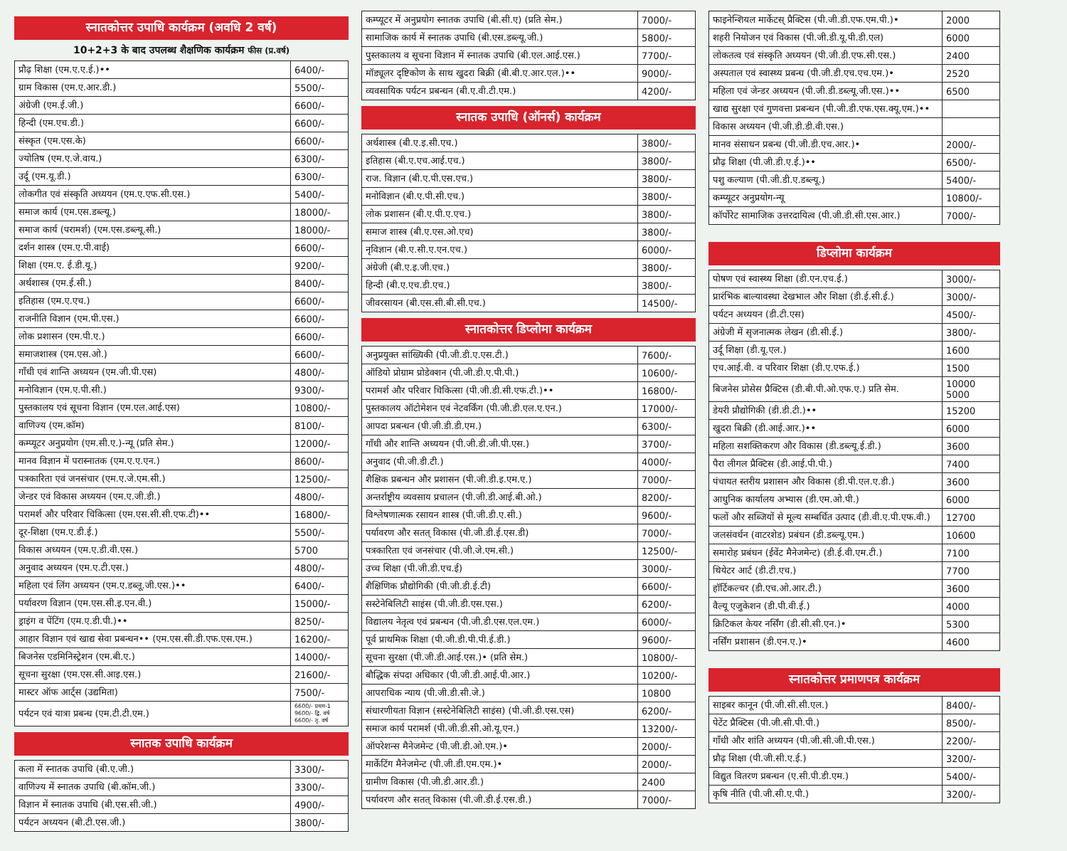स्नातकोत्तर उपाधि कार्यक्रम (अवधि 2 वर्ष)
10+2+3 के बाद उपलब्ध शैक्षणिक कार्यक्रम फीस (प्र.वर्ष)
| प्रौढ़ शिक्षा (एम.ए.ए.ई.)•• | 6400/- |
| ग्राम विकास (एम.ए.आर.डी.) | 5500/- |
| अंग्रेजी (एम.ई.जी.) | 6600/- |
| हिन्दी (एम.एच.डी.) | 6600/- |
| संस्कृत (एम.एस.के) | 6600/- |
| ज्योतिष (एम.ए.जे.वाय.) | 6300/- |
| उर्दू (एम.यू.डी.) | 6300/- |
| लोकगीत एवं संस्कृति अध्ययन (एम.ए.एफ.सी.एस.) | 5400/- |
| समाज कार्य (एम.एस.डब्ल्यू.) | 18000/- |
| समाज कार्य (परामर्श) (एम.एस.डब्ल्यू.सी.) | 18000/- |
| दर्शन शास्त्र (एम.ए.पी.वाई) | 6600/- |
| शिक्षा (एम.ए. ई.डी.यू.) | 9200/- |
| अर्थशास्त्र (एम.ई.सी.) | 8400/- |
| इतिहास (एम.ए.एच.) | 6600/- |
| राजनीति विज्ञान (एम.पी.एस.) | 6600/- |
| लोक प्रशासन (एम.पी.ए.) | 6600/- |
| समाजशास्त्र (एम.एस.ओ.) | 6600/- |
| गाँधी एवं शान्ति अध्ययन (एम.जी.पी.एस) | 4800/- |
| मनोविज्ञान (एम.ए.पी.सी.) | 9300/- |
| पुस्तकालय एवं सूचना विज्ञान (एम.एल.आई.एस) | 10800/- |
| वाणिज्य (एम.कॉम) | 8100/- |
| कम्प्यूटर अनुप्रयोग (एम.सी.ए.)-न्यू (प्रति सेम.) | 12000/- |
| मानव विज्ञान में परास्नातक (एम.ए.ए.एन.) | 8600/- |
| पत्रकारिता एवं जनसंचार (एम.ए.जे.एम.सी.) | 12500/- |
| जेन्डर एवं विकास अध्ययन (एम.ए.जी.डी.) | 4800/- |
| परामर्श और परिवार चिकित्सा (एम.एस.सी.सी.एफ.टी)•• | 16800/- |
| दूर-शिक्षा (एम.ए.डी.ई.) | 5500/- |
| विकास अध्ययन (एम.ए.डी.वी.एस.) | 5700 |
| अनुवाद अध्ययन (एम.ए.टी.एस.) | 4800/- |
| महिला एवं लिंग अध्ययन (एम.ए.डब्लू.जी.एस.)•• | 6400/- |
| पर्यावरण विज्ञान (एम.एस.सी.इ.एन.वी.) | 15000/- |
| ड्राइंग व पेंटिंग (एम.ए.डी.पी.)•• | 8250/- |
| आहार विज्ञान एवं खाद्य सेवा प्रबन्धन•• (एम.एस.सी.डी.एफ.एस.एम.) | 16200/- |
| बिजनेस एडमिनिस्ट्रेशन (एम.बी.ए.) | 14000/- |
| सूचना सुरक्षा (एम.एस.सी.आइ.एस.) | 21600/- |
| मास्टर ऑफ आर्ट्स (उद्यमिता) | 7500/- |
| पर्यटन एवं यात्रा प्रबन्ध (एम.टी.टी.एम.) | 6600/- प्रथम-1 9600/- द्वि. वर्ष 6600/- तृ. वर्ष |
स्नातक उपाधि कार्यक्रम
| कला में स्नातक उपाधि (बी.ए.जी.) | 3300/- |
| वाणिज्य में स्नातक उपाधि (बी.कॉम.जी.) | 3300/- |
| विज्ञान में स्नातक उपाधि (बी.एस.सी.जी.) | 4900/- |
| पर्यटन अध्ययन (बी.टी.एस.जी.) | 3800/- |
| कम्प्यूटर में अनुप्रयोग स्नातक उपाधि (बी.सी.ए) (प्रति सेम.) | 7000/- |
| सामाजिक कार्य में स्नातक उपाधि (बी.एस.डब्ल्यू.जी.) | 5800/- |
| पुस्तकालय व सूचना विज्ञान में स्नातक उपाधि (बी.एल.आई.एस.) | 7700/- |
| मॉड्यूलर दृष्टिकोण के साथ खुदरा बिक्री (बी.बी.ए.आर.एल.)•• | 9000/- |
| व्यवसायिक पर्यटन प्रबन्धन (बी.ए.वी.टी.एम.) | 4200/- |
स्नातक उपाधि (ऑनर्स) कार्यक्रम
| अर्थशास्त्र (बी.ए.इ.सी.एच.) | 3800/- |
| इतिहास (बी.ए.एच.आई.एच.) | 3800/- |
| राज. विज्ञान (बी.ए.पी.एस.एच.) | 3800/- |
| मनोविज्ञान (बी.ए.पी.सी.एच.) | 3800/- |
| लोक प्रशासन (बी.ए.पी.ए.एच.) | 3800/- |
| समाज शास्त्र (बी.ए.एस.ओ.एच) | 3800/- |
| नृविज्ञान (बी.ए.सी.ए.एन.एच.) | 6000/- |
| अंग्रेजी (बी.ए.इ.जी.एच.) | 3800/- |
| हिन्दी (बी.ए.एच.डी.एच.) | 3800/- |
| जीवरसायन (बी.एस.सी.बी.सी.एच.) | 14500/- |
स्नातकोत्तर डिप्लोमा कार्यक्रम
| अनुप्रयुक्त सांख्यिकी (पी.जी.डी.ए.एस.टी.) | 7600/- |
| ऑडियो प्रोग्राम प्रोडेक्शन (पी.जी.डी.ए.पी.पी.) | 10600/- |
| परामर्श और परिवार चिकित्सा (पी.जी.डी.सी.एफ.टी.)•• | 16800/- |
| पुस्तकालय ऑटोमेशन एवं नेटवर्किंग (पी.जी.डी.एल.ए.एन.) | 17000/- |
| आपदा प्रबन्धन (पी.जी.डी.डी.एम.) | 6300/- |
| गाँधी और शान्ति अध्ययन (पी.जी.डी.जी.पी.एस.) | 3700/- |
| अनुवाद (पी.जी.डी.टी.) | 4000/- |
| शैक्षिक प्रबन्धन और प्रशासन (पी.जी.डी.इ.एम.ए.) | 7000/- |
| अन्तर्राष्ट्रीय व्यवसाय प्रचालन (पी.जी.डी.आई.बी.ओ.) | 8200/- |
| विश्लेषणात्मक रसायन शास्त्र (पी.जी.डी.ए.सी.) | 9600/- |
| पर्यावरण और सतत् विकास (पी.जी.डी.ई.एस.डी) | 7000/- |
| पत्रकारिता एवं जनसंचार (पी.जी.जे.एम.सी.) | 12500/- |
| उच्च शिक्षा (पी.जी.डी.एच.ई) | 3000/- |
| शैक्षिणिक प्रौद्योगिकी (पी.जी.डी.ई.टी) | 6600/- |
| सस्टेनेबिलिटी साइंस (पी.जी.डी.एस.एस.) | 6200/- |
| विद्यालय नेतृत्व एवं प्रबन्धन (पी.जी.डी.एस.एल.एम.) | 6000/- |
| पूर्व प्राथमिक शिक्षा (पी.जी.डी.पी.पी.ई.डी.) | 9600/- |
| सूचना सुरक्षा (पी.जी.डी.आई.एस.)• (प्रति सेम.) | 10800/- |
| बौद्धिक संपदा अधिकार (पी.जी.डी.आई.पी.आर.) | 10200/- |
| आपराधिक न्याय (पी.जी.डी.सी.जे.) | 10800 |
| संधारणीयता विज्ञान (सस्टेनेबिलिटी साइंस) (पी.जी.डी.एस.एस) | 6200/- |
| समाज कार्य परामर्श (पी.जी.डी.सी.ओ.यू.एन.) | 13200/- |
| ऑपरेशन्स मैनेजमेन्ट (पी.जी.डी.ओ.एम.)• | 2000/- |
| मार्केटिंग मैनेजमेन्ट (पी.जी.डी.एम.एम.)• | 2000/- |
| ग्रामीण विकास (पी.जी.डी.आर.डी.) | 2400 |
| पर्यावरण और सतत् विकास (पी.जी.डी.ई.एस.डी.) | 7000/- |
| फाइनेन्शियल मार्केटस् प्रैक्टिस (पी.जी.डी.एफ.एम.पी.)• | 2000 |
| शहरी नियोजन एवं विकास (पी.जी.डी.यू.पी.डी.एल) | 6000 |
| लोकतत्व एवं संस्कृति अध्ययन (पी.जी.डी.एफ.सी.एस.) | 2400 |
| अस्पताल एवं स्वास्थ्य प्रबन्ध (पी.जी.डी.एच.एच.एम.)• | 2520 |
| महिला एवं जेन्डर अध्ययन (पी.जी.डी.डब्ल्यू.जी.एस.)•• | 6500 |
| खाद्य सुरक्षा एवं गुणवत्ता प्रबन्धन (पी.जी.डी.एफ.एस.क्यू.एम.)•• | |
| विकास अध्ययन (पी.जी.डी.डी.वी.एस.) | |
| मानव संसाधन प्रबन्ध (पी.जी.डी.एच.आर.)• | 2000/- |
| प्रौढ़ शिक्षा (पी.जी.डी.ए.ई.)•• | 6500/- |
| पशु कल्याण (पी.जी.डी.ए.डब्ल्यू.) | 5400/- |
| कम्प्यूटर अनुप्रयोग-न्यू | 10800/- |
| कॉर्पोरेट सामाजिक उत्तरदायित्व (पी.जी.डी.सी.एस.आर.) | 7000/- |
डिप्लोमा कार्यक्रम
| पोषण एवं स्वास्थ्य शिक्षा (डी.एन.एच.ई.) | 3000/- |
| प्रारंभिक बाल्यावस्था देखभाल और शिक्षा (डी.ई.सी.ई.) | 3000/- |
| पर्यटन अध्ययन (डी.टी.एस) | 4500/- |
| अंग्रेजी में सृजनात्मक लेखन (डी.सी.ई.) | 3800/- |
| उर्दू शिक्षा (डी.यू.एल.) | 1600 |
| एच.आई.वी. व परिवार शिक्षा (डी.ए.एफ.ई.) | 1500 |
| बिजनेस प्रोसेस प्रैक्टिस (डी.बी.पी.ओ.एफ.ए.) प्रति सेम. | 10000 5000 |
| डेयरी प्रौद्योगिकी (डी.डी.टी.)•• | 15200 |
| खुदरा बिक्री (डी.आई.आर.)•• | 6000 |
| महिला सशक्तिकरण और विकास (डी.डब्ल्यू.ई.डी.) | 3600 |
| पैरा लीगल प्रैक्टिस (डी.आई.पी.पी.) | 7400 |
| पंचायत स्तरीय प्रशासन और विकास (डी.पी.एल.ए.डी.) | 3600 |
| आधुनिक कार्यालय अभ्यास (डी.एम.ओ.पी.) | 6000 |
| फलों और सब्जियों से मूल्य सम्बर्धित उत्पाद (डी.वी.ए.पी.एफ.वी.) | 12700 |
| जलसंवर्धन (वाटरशेड) प्रबंधन (डी.डब्ल्यू.एम.) | 10600 |
| समारोह प्रबंधन (ईवेंट मैनेजमेन्ट) (डी.ई.वी.एम.टी.) | 7100 |
| थियेटर आर्ट (डी.टी.एच.) | 7700 |
| हॉर्टिकल्चर (डी.एच.ओ.आर.टी.) | 3600 |
| वैल्यू एजुकेशन (डी.पी.वी.ई.) | 4000 |
| क्रिटिकल केयर नर्सिंग (डी.सी.सी.एन.)• | 5300 |
| नर्सिंग प्रशासन (डी.एन.ए.)• | 4600 |
स्नातकोत्तर प्रमाणपत्र कार्यक्रम
| साइबर कानून (पी.जी.सी.सी.एल.) | 8400/- |
| पेटेंट प्रैक्टिस (पी.जी.सी.पी.पी.) | 8500/- |
| गाँधी और शांति अध्ययन (पी.जी.सी.जी.पी.एस.) | 2200/- |
| प्रौढ़ शिक्षा (पी.जी.सी.ए.ई.) | 3200/- |
| विद्युत वितरण प्रबन्धन (ए.सी.पी.डी.एम.) | 5400/- |
| कृषि नीति (पी.जी.सी.ए.पी.) | 3200/- |